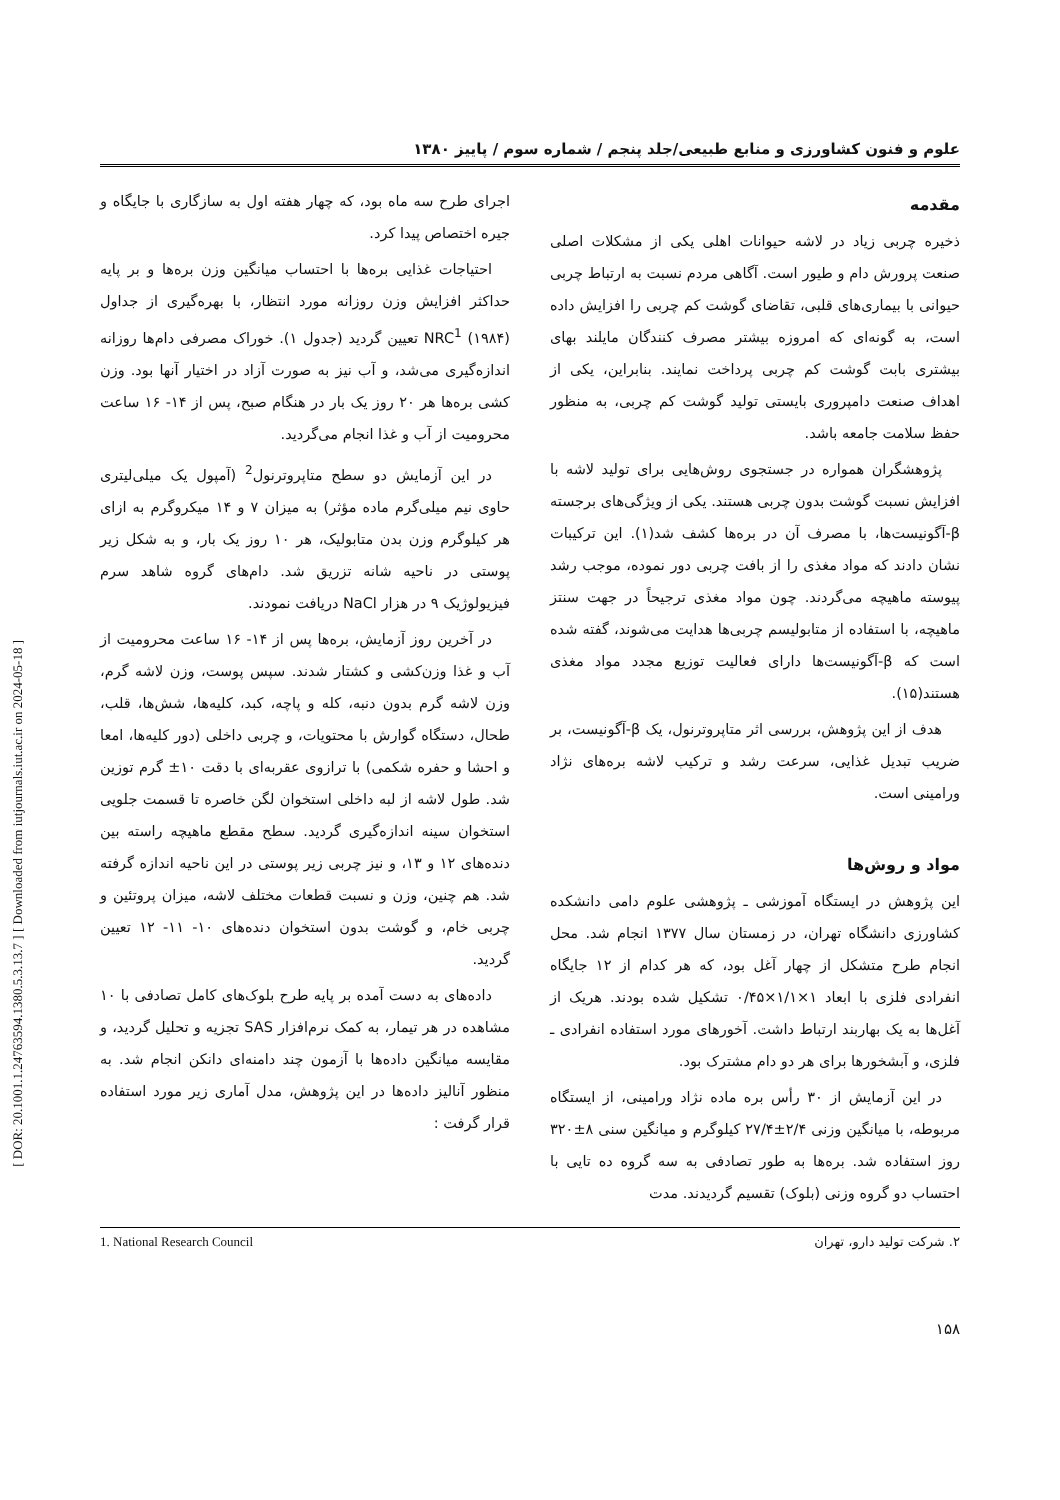[ DOR: 20.1001.1.24763594.1380.5.3.13.7 ] [ Downloaded from iutjournals.iut.ac.ir on 2024-05-18 ]
علوم و فنون کشاورزی و منابع طبیعی/جلد پنجم / شماره سوم / پاییز ۱۳۸۰
مقدمه
ذخیره چربی زیاد در لاشه حیوانات اهلی یکی از مشکلات اصلی صنعت پرورش دام و طیور است. آگاهی مردم نسبت به ارتباط چربی حیوانی با بیماری‌های قلبی، تقاضای گوشت کم چربی را افزایش داده است، به گونه‌ای که امروزه بیشتر مصرف کنندگان مایلند بهای بیشتری بابت گوشت کم چربی پرداخت نمایند. بنابراین، یکی از اهداف صنعت دامپروری بایستی تولید گوشت کم چربی، به منظور حفظ سلامت جامعه باشد.
پژوهشگران همواره در جستجوی روش‌هایی برای تولید لاشه با افزایش نسبت گوشت بدون چربی هستند. یکی از ویژگی‌های برجسته β-آگونیست‌ها، با مصرف آن در بره‌ها کشف شد(۱). این ترکیبات نشان دادند که مواد مغذی را از بافت چربی دور نموده، موجب رشد پیوسته ماهیچه می‌گردند. چون مواد مغذی ترجیحاً در جهت سنتز ماهیچه، با استفاده از متابولیسم چربی‌ها هدایت می‌شوند، گفته شده است که β-آگونیست‌ها دارای فعالیت توزیع مجدد مواد مغذی هستند(۱۵).
هدف از این پژوهش، بررسی اثر متاپروترنول، یک β-آگونیست، بر ضریب تبدیل غذایی، سرعت رشد و ترکیب لاشه بره‌های نژاد ورامینی است.
مواد و روش‌ها
این پژوهش در ایستگاه آموزشی ـ پژوهشی علوم دامی دانشکده کشاورزی دانشگاه تهران، در زمستان سال ۱۳۷۷ انجام شد. محل انجام طرح متشکل از چهار آغل بود، که هر کدام از ۱۲ جایگاه انفرادی فلزی با ابعاد ۱×۱/۱×۰/۴۵ تشکیل شده بودند. هریک از آغل‌ها به یک بهاربند ارتباط داشت. آخورهای مورد استفاده انفرادی ـ فلزی، و آبشخورها برای هر دو دام مشترک بود.
در این آزمایش از ۳۰ رأس بره ماده نژاد ورامینی، از ایستگاه مربوطه، با میانگین وزنی ۲/۴±۲۷/۴ کیلوگرم و میانگین سنی ۸±۳۲۰ روز استفاده شد. بره‌ها به طور تصادفی به سه گروه ده تایی با احتساب دو گروه وزنی (بلوک) تقسیم گردیدند. مدت
اجرای طرح سه ماه بود، که چهار هفته اول به سازگاری با جایگاه و جیره اختصاص پیدا کرد.
احتیاجات غذایی بره‌ها با احتساب میانگین وزن بره‌ها و بر پایه حداکثر افزایش وزن روزانه مورد انتظار، با بهره‌گیری از جداول NRC<sup>1</sup> (۱۹۸۴) تعیین گردید (جدول ۱). خوراک مصرفی دام‌ها روزانه اندازه‌گیری می‌شد، و آب نیز به صورت آزاد در اختیار آنها بود. وزن کشی بره‌ها هر ۲۰ روز یک بار در هنگام صبح، پس از ۱۴- ۱۶ ساعت محرومیت از آب و غذا انجام می‌گردید.
در این آزمایش دو سطح متاپروترنول<sup>2</sup> (آمپول یک میلی‌لیتری حاوی نیم میلی‌گرم ماده مؤثر) به میزان ۷ و ۱۴ میکروگرم به ازای هر کیلوگرم وزن بدن متابولیک، هر ۱۰ روز یک بار، و به شکل زیر پوستی در ناحیه شانه تزریق شد. دام‌های گروه شاهد سرم فیزیولوژیک ۹ در هزار NaCl دریافت نمودند.
در آخرین روز آزمایش، بره‌ها پس از ۱۴- ۱۶ ساعت محرومیت از آب و غذا وزن‌کشی و کشتار شدند. سپس پوست، وزن لاشه گرم، وزن لاشه گرم بدون دنبه، کله و پاچه، کبد، کلیه‌ها، شش‌ها، قلب، طحال، دستگاه گوارش با محتویات، و چربی داخلی (دور کلیه‌ها، امعا و احشا و حفره شکمی) با ترازوی عقربه‌ای با دقت ۱۰± گرم توزین شد. طول لاشه از لبه داخلی استخوان لگن خاصره تا قسمت جلویی استخوان سینه اندازه‌گیری گردید. سطح مقطع ماهیچه راسته بین دنده‌های ۱۲ و ۱۳، و نیز چربی زیر پوستی در این ناحیه اندازه گرفته شد. هم چنین، وزن و نسبت قطعات مختلف لاشه، میزان پروتئین و چربی خام، و گوشت بدون استخوان دنده‌های ۱۰- ۱۱- ۱۲ تعیین گردید.
داده‌های به دست آمده بر پایه طرح بلوک‌های کامل تصادفی با ۱۰ مشاهده در هر تیمار، به کمک نرم‌افزار SAS تجزیه و تحلیل گردید، و مقایسه میانگین داده‌ها با آزمون چند دامنه‌ای دانکن انجام شد. به منظور آنالیز داده‌ها در این پژوهش، مدل آماری زیر مورد استفاده قرار گرفت :
۲. شرکت تولید دارو، تهران 1. National Research Council
۱۵۸